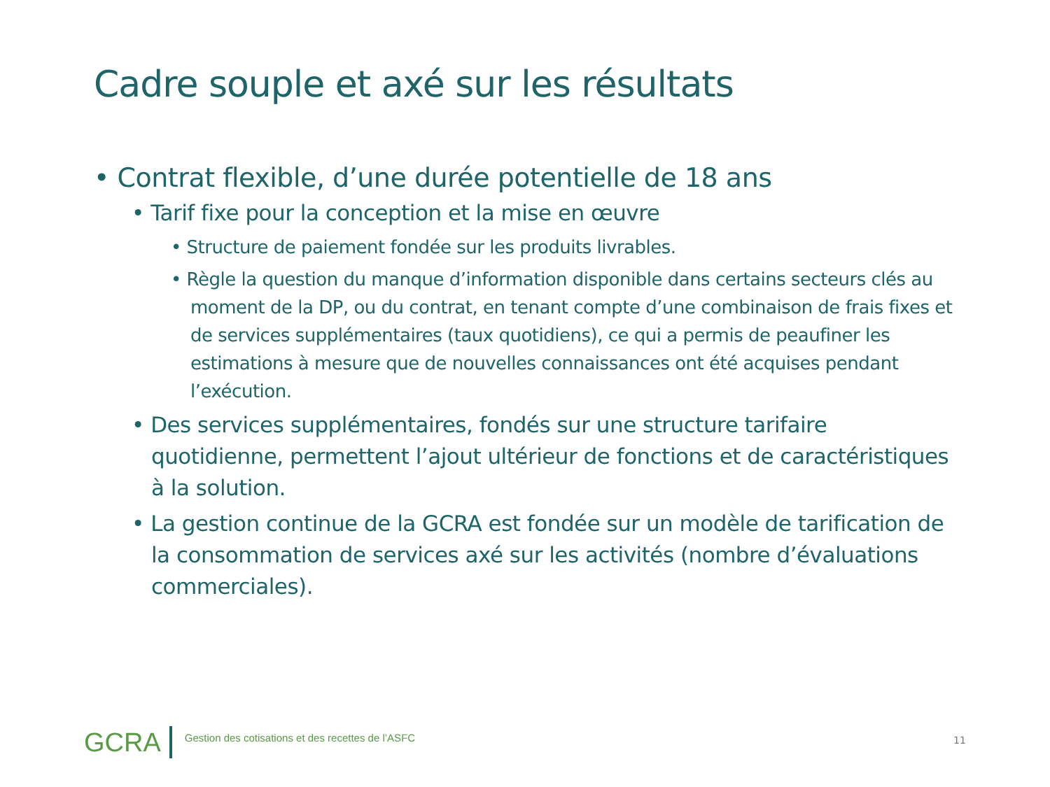Cadre souple et axé sur les résultats
• Contrat flexible, d’une durée potentielle de 18 ans
• Tarif fixe pour la conception et la mise en œuvre
• Structure de paiement fondée sur les produits livrables.
• Règle la question du manque d’information disponible dans certains secteurs clés au moment de la DP, ou du contrat, en tenant compte d’une combinaison de frais fixes et de services supplémentaires (taux quotidiens), ce qui a permis de peaufiner les estimations à mesure que de nouvelles connaissances ont été acquises pendant l’exécution.
• Des services supplémentaires, fondés sur une structure tarifaire quotidienne, permettent l’ajout ultérieur de fonctions et de caractéristiques à la solution.
• La gestion continue de la GCRA est fondée sur un modèle de tarification de la consommation de services axé sur les activités (nombre d’évaluations commerciales).
GCRA
Gestion des cotisations et des recettes de l’ASFC
11